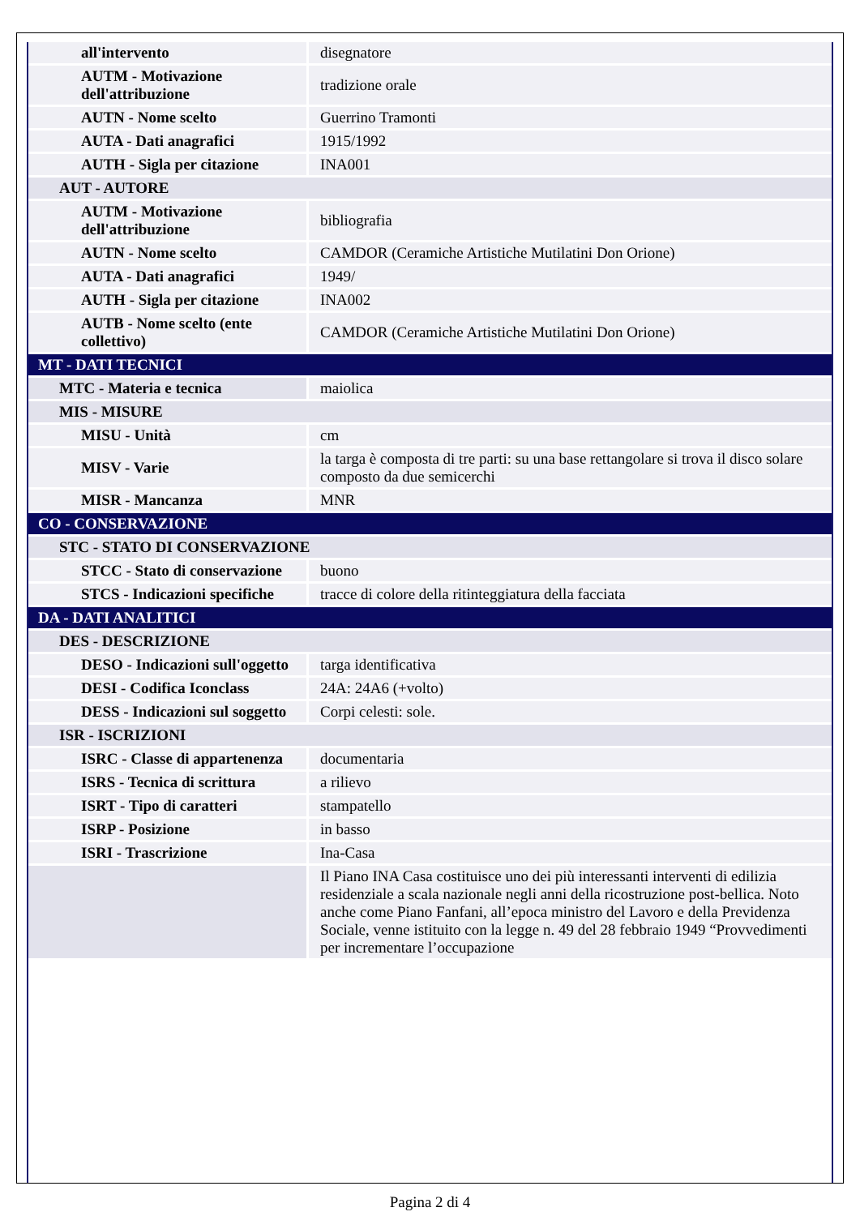| all'intervento | disegnatore |
| AUTM - Motivazione dell'attribuzione | tradizione orale |
| AUTN - Nome scelto | Guerrino Tramonti |
| AUTA - Dati anagrafici | 1915/1992 |
| AUTH - Sigla per citazione | INA001 |
| AUT - AUTORE | |
| AUTM - Motivazione dell'attribuzione | bibliografia |
| AUTN - Nome scelto | CAMDOR (Ceramiche Artistiche Mutilatini Don Orione) |
| AUTA - Dati anagrafici | 1949/ |
| AUTH - Sigla per citazione | INA002 |
| AUTB - Nome scelto (ente collettivo) | CAMDOR (Ceramiche Artistiche Mutilatini Don Orione) |
| MT - DATI TECNICI | |
| MTC - Materia e tecnica | maiolica |
| MIS - MISURE | |
| MISU - Unità | cm |
| MISV - Varie | la targa è composta di tre parti: su una base rettangolare si trova il disco solare composto da due semicerchi |
| MISR - Mancanza | MNR |
| CO - CONSERVAZIONE | |
| STC - STATO DI CONSERVAZIONE | |
| STCC - Stato di conservazione | buono |
| STCS - Indicazioni specifiche | tracce di colore della ritinteggiatura della facciata |
| DA - DATI ANALITICI | |
| DES - DESCRIZIONE | |
| DESO - Indicazioni sull'oggetto | targa identificativa |
| DESI - Codifica Iconclass | 24A: 24A6 (+volto) |
| DESS - Indicazioni sul soggetto | Corpi celesti: sole. |
| ISR - ISCRIZIONI | |
| ISRC - Classe di appartenenza | documentaria |
| ISRS - Tecnica di scrittura | a rilievo |
| ISRT - Tipo di caratteri | stampatello |
| ISRP - Posizione | in basso |
| ISRI - Trascrizione | Ina-Casa |
| | Il Piano INA Casa costituisce uno dei più interessanti interventi di edilizia residenziale a scala nazionale negli anni della ricostruzione post-bellica. Noto anche come Piano Fanfani, all’epoca ministro del Lavoro e della Previdenza Sociale, venne istituito con la legge n. 49 del 28 febbraio 1949 “Provvedimenti per incrementare l’occupazione |
Pagina 2 di 4